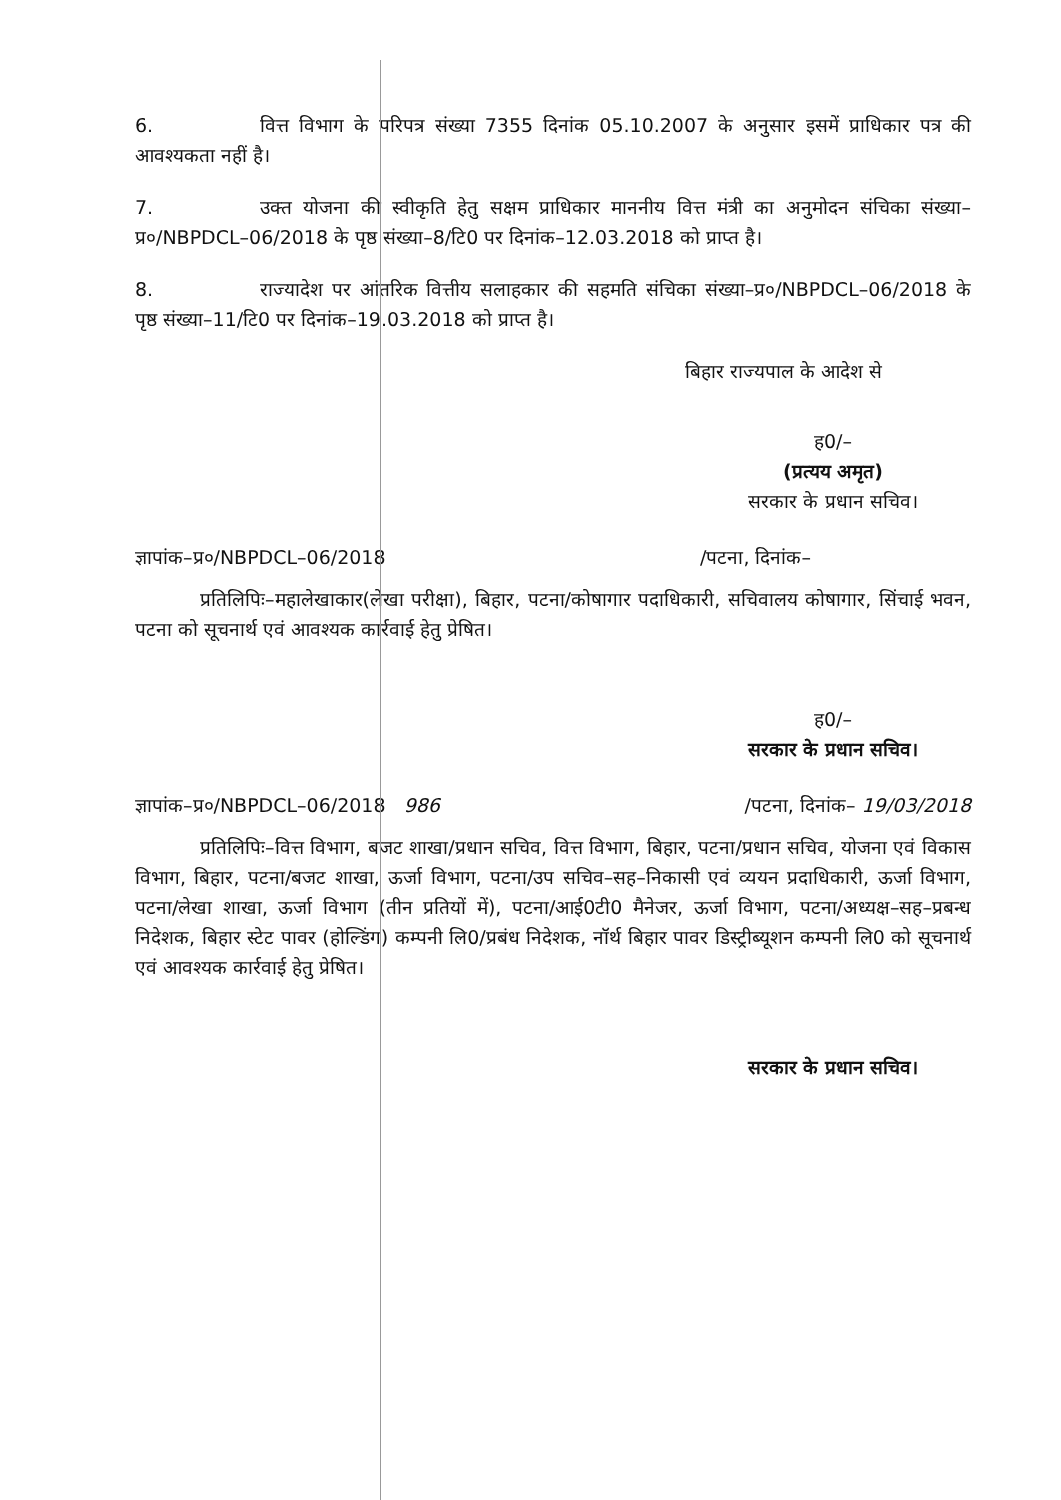6. वित्त विभाग के परिपत्र संख्या 7355 दिनांक 05.10.2007 के अनुसार इसमें प्राधिकार पत्र की आवश्यकता नहीं है।
7. उक्त योजना की स्वीकृति हेतु सक्षम प्राधिकार माननीय वित्त मंत्री का अनुमोदन संचिका संख्या–प्र०/NBPDCL–06/2018 के पृष्ठ संख्या–8/टि0 पर दिनांक–12.03.2018 को प्राप्त है।
8. राज्यादेश पर आंतरिक वित्तीय सलाहकार की सहमति संचिका संख्या–प्र०/NBPDCL–06/2018 के पृष्ठ संख्या–11/टि0 पर दिनांक–19.03.2018 को प्राप्त है।
बिहार राज्यपाल के आदेश से
ह0/–
(प्रत्यय अमृत)
सरकार के प्रधान सचिव।
ज्ञापांक–प्र०/NBPDCL–06/2018 /पटना, दिनांक–
प्रतिलिपिः–महालेखाकार(लेखा परीक्षा), बिहार, पटना/कोषागार पदाधिकारी, सचिवालय कोषागार, सिंचाई भवन, पटना को सूचनार्थ एवं आवश्यक कार्रवाई हेतु प्रेषित।
ह0/–
सरकार के प्रधान सचिव।
ज्ञापांक–प्र०/NBPDCL–06/2018 986 /पटना, दिनांक– 19/03/2018
प्रतिलिपिः–वित्त विभाग, बजट शाखा/प्रधान सचिव, वित्त विभाग, बिहार, पटना/प्रधान सचिव, योजना एवं विकास विभाग, बिहार, पटना/बजट शाखा, ऊर्जा विभाग, पटना/उप सचिव–सह–निकासी एवं व्ययन प्रदाधिकारी, ऊर्जा विभाग, पटना/लेखा शाखा, ऊर्जा विभाग (तीन प्रतियों में), पटना/आई0टी0 मैनेजर, ऊर्जा विभाग, पटना/अध्यक्ष–सह–प्रबन्ध निदेशक, बिहार स्टेट पावर (होल्डिंग) कम्पनी लि0/प्रबंध निदेशक, नॉर्थ बिहार पावर डिस्ट्रीब्यूशन कम्पनी लि0 को सूचनार्थ एवं आवश्यक कार्रवाई हेतु प्रेषित।
सरकार के प्रधान सचिव।